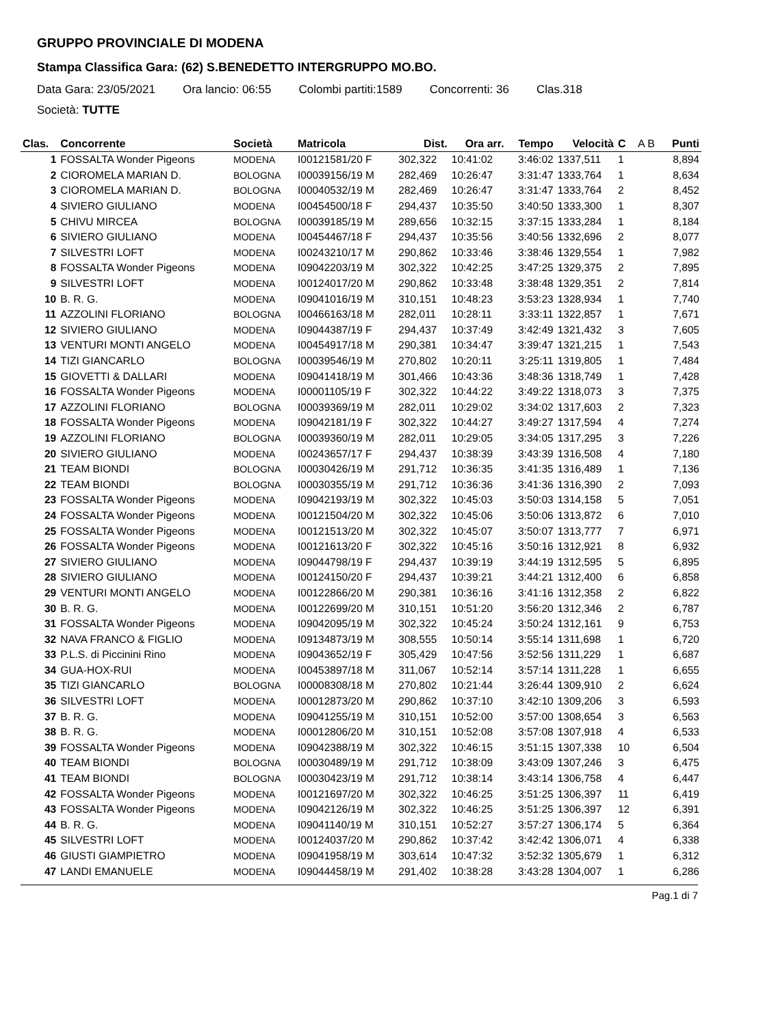GRUPPO PROVINCIALE DI MODENA
Stampa Classifica Gara: (62) S.BENEDETTO INTERGRUPPO MO.BO.
Data Gara: 23/05/2021 Ora lancio: 06:55 Colombi partiti:1589 Concorrenti: 36 Clas.318
Società: TUTTE
| Clas. | Concorrente | Società | Matricola | Dist. | Ora arr. | Tempo | Velocità | C | A B | Punti |
| --- | --- | --- | --- | --- | --- | --- | --- | --- | --- | --- |
| 1 | FOSSALTA Wonder Pigeons | MODENA | I00121581/20 F | 302,322 | 10:41:02 | 3:46:02 | 1337,511 | 1 | | 8,894 |
| 2 | CIOROMELA MARIAN D. | BOLOGNA | I00039156/19 M | 282,469 | 10:26:47 | 3:31:47 | 1333,764 | 1 | | 8,634 |
| 3 | CIOROMELA MARIAN D. | BOLOGNA | I00040532/19 M | 282,469 | 10:26:47 | 3:31:47 | 1333,764 | 2 | | 8,452 |
| 4 | SIVIERO GIULIANO | MODENA | I00454500/18 F | 294,437 | 10:35:50 | 3:40:50 | 1333,300 | 1 | | 8,307 |
| 5 | CHIVU MIRCEA | BOLOGNA | I00039185/19 M | 289,656 | 10:32:15 | 3:37:15 | 1333,284 | 1 | | 8,184 |
| 6 | SIVIERO GIULIANO | MODENA | I00454467/18 F | 294,437 | 10:35:56 | 3:40:56 | 1332,696 | 2 | | 8,077 |
| 7 | SILVESTRI LOFT | MODENA | I00243210/17 M | 290,862 | 10:33:46 | 3:38:46 | 1329,554 | 1 | | 7,982 |
| 8 | FOSSALTA Wonder Pigeons | MODENA | I09042203/19 M | 302,322 | 10:42:25 | 3:47:25 | 1329,375 | 2 | | 7,895 |
| 9 | SILVESTRI LOFT | MODENA | I00124017/20 M | 290,862 | 10:33:48 | 3:38:48 | 1329,351 | 2 | | 7,814 |
| 10 | B. R. G. | MODENA | I09041016/19 M | 310,151 | 10:48:23 | 3:53:23 | 1328,934 | 1 | | 7,740 |
| 11 | AZZOLINI FLORIANO | BOLOGNA | I00466163/18 M | 282,011 | 10:28:11 | 3:33:11 | 1322,857 | 1 | | 7,671 |
| 12 | SIVIERO GIULIANO | MODENA | I09044387/19 F | 294,437 | 10:37:49 | 3:42:49 | 1321,432 | 3 | | 7,605 |
| 13 | VENTURI MONTI ANGELO | MODENA | I00454917/18 M | 290,381 | 10:34:47 | 3:39:47 | 1321,215 | 1 | | 7,543 |
| 14 | TIZI GIANCARLO | BOLOGNA | I00039546/19 M | 270,802 | 10:20:11 | 3:25:11 | 1319,805 | 1 | | 7,484 |
| 15 | GIOVETTI & DALLARI | MODENA | I09041418/19 M | 301,466 | 10:43:36 | 3:48:36 | 1318,749 | 1 | | 7,428 |
| 16 | FOSSALTA Wonder Pigeons | MODENA | I00001105/19 F | 302,322 | 10:44:22 | 3:49:22 | 1318,073 | 3 | | 7,375 |
| 17 | AZZOLINI FLORIANO | BOLOGNA | I00039369/19 M | 282,011 | 10:29:02 | 3:34:02 | 1317,603 | 2 | | 7,323 |
| 18 | FOSSALTA Wonder Pigeons | MODENA | I09042181/19 F | 302,322 | 10:44:27 | 3:49:27 | 1317,594 | 4 | | 7,274 |
| 19 | AZZOLINI FLORIANO | BOLOGNA | I00039360/19 M | 282,011 | 10:29:05 | 3:34:05 | 1317,295 | 3 | | 7,226 |
| 20 | SIVIERO GIULIANO | MODENA | I00243657/17 F | 294,437 | 10:38:39 | 3:43:39 | 1316,508 | 4 | | 7,180 |
| 21 | TEAM BIONDI | BOLOGNA | I00030426/19 M | 291,712 | 10:36:35 | 3:41:35 | 1316,489 | 1 | | 7,136 |
| 22 | TEAM BIONDI | BOLOGNA | I00030355/19 M | 291,712 | 10:36:36 | 3:41:36 | 1316,390 | 2 | | 7,093 |
| 23 | FOSSALTA Wonder Pigeons | MODENA | I09042193/19 M | 302,322 | 10:45:03 | 3:50:03 | 1314,158 | 5 | | 7,051 |
| 24 | FOSSALTA Wonder Pigeons | MODENA | I00121504/20 M | 302,322 | 10:45:06 | 3:50:06 | 1313,872 | 6 | | 7,010 |
| 25 | FOSSALTA Wonder Pigeons | MODENA | I00121513/20 M | 302,322 | 10:45:07 | 3:50:07 | 1313,777 | 7 | | 6,971 |
| 26 | FOSSALTA Wonder Pigeons | MODENA | I00121613/20 F | 302,322 | 10:45:16 | 3:50:16 | 1312,921 | 8 | | 6,932 |
| 27 | SIVIERO GIULIANO | MODENA | I09044798/19 F | 294,437 | 10:39:19 | 3:44:19 | 1312,595 | 5 | | 6,895 |
| 28 | SIVIERO GIULIANO | MODENA | I00124150/20 F | 294,437 | 10:39:21 | 3:44:21 | 1312,400 | 6 | | 6,858 |
| 29 | VENTURI MONTI ANGELO | MODENA | I00122866/20 M | 290,381 | 10:36:16 | 3:41:16 | 1312,358 | 2 | | 6,822 |
| 30 | B. R. G. | MODENA | I00122699/20 M | 310,151 | 10:51:20 | 3:56:20 | 1312,346 | 2 | | 6,787 |
| 31 | FOSSALTA Wonder Pigeons | MODENA | I09042095/19 M | 302,322 | 10:45:24 | 3:50:24 | 1312,161 | 9 | | 6,753 |
| 32 | NAVA FRANCO & FIGLIO | MODENA | I09134873/19 M | 308,555 | 10:50:14 | 3:55:14 | 1311,698 | 1 | | 6,720 |
| 33 | P.L.S. di Piccinini Rino | MODENA | I09043652/19 F | 305,429 | 10:47:56 | 3:52:56 | 1311,229 | 1 | | 6,687 |
| 34 | GUA-HOX-RUI | MODENA | I00453897/18 M | 311,067 | 10:52:14 | 3:57:14 | 1311,228 | 1 | | 6,655 |
| 35 | TIZI GIANCARLO | BOLOGNA | I00008308/18 M | 270,802 | 10:21:44 | 3:26:44 | 1309,910 | 2 | | 6,624 |
| 36 | SILVESTRI LOFT | MODENA | I00012873/20 M | 290,862 | 10:37:10 | 3:42:10 | 1309,206 | 3 | | 6,593 |
| 37 | B. R. G. | MODENA | I09041255/19 M | 310,151 | 10:52:00 | 3:57:00 | 1308,654 | 3 | | 6,563 |
| 38 | B. R. G. | MODENA | I00012806/20 M | 310,151 | 10:52:08 | 3:57:08 | 1307,918 | 4 | | 6,533 |
| 39 | FOSSALTA Wonder Pigeons | MODENA | I09042388/19 M | 302,322 | 10:46:15 | 3:51:15 | 1307,338 | 10 | | 6,504 |
| 40 | TEAM BIONDI | BOLOGNA | I00030489/19 M | 291,712 | 10:38:09 | 3:43:09 | 1307,246 | 3 | | 6,475 |
| 41 | TEAM BIONDI | BOLOGNA | I00030423/19 M | 291,712 | 10:38:14 | 3:43:14 | 1306,758 | 4 | | 6,447 |
| 42 | FOSSALTA Wonder Pigeons | MODENA | I00121697/20 M | 302,322 | 10:46:25 | 3:51:25 | 1306,397 | 11 | | 6,419 |
| 43 | FOSSALTA Wonder Pigeons | MODENA | I09042126/19 M | 302,322 | 10:46:25 | 3:51:25 | 1306,397 | 12 | | 6,391 |
| 44 | B. R. G. | MODENA | I09041140/19 M | 310,151 | 10:52:27 | 3:57:27 | 1306,174 | 5 | | 6,364 |
| 45 | SILVESTRI LOFT | MODENA | I00124037/20 M | 290,862 | 10:37:42 | 3:42:42 | 1306,071 | 4 | | 6,338 |
| 46 | GIUSTI GIAMPIETRO | MODENA | I09041958/19 M | 303,614 | 10:47:32 | 3:52:32 | 1305,679 | 1 | | 6,312 |
| 47 | LANDI EMANUELE | MODENA | I09044458/19 M | 291,402 | 10:38:28 | 3:43:28 | 1304,007 | 1 | | 6,286 |
Pag.1 di 7